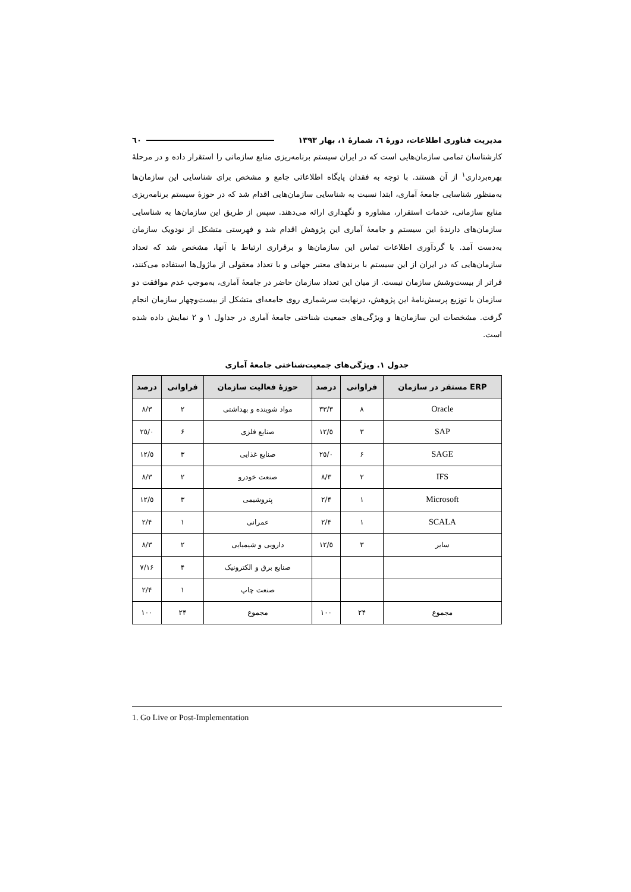مدیریت فناوری اطلاعات، دورهٔ ٦، شمارهٔ ١، بهار ١٣٩٣ ٦٠
کارشناسان تمامی سازمان‌هایی است که در ایران سیستم برنامه‌ریزی منابع سازمانی را استقرار داده و در مرحلهٔ بهره‌برداری<sup>١</sup> از آن هستند. با توجه به فقدان پایگاه اطلاعاتی جامع و مشخص برای شناسایی این سازمان‌ها به‌منظور شناسایی جامعهٔ آماری، ابتدا نسبت به شناسایی سازمان‌هایی اقدام شد که در حوزهٔ سیستم برنامه‌ریزی منابع سازمانی، خدمات استقرار، مشاوره و نگهداری ارائه می‌دهند. سپس از طریق این سازمان‌ها به شناسایی سازمان‌های دارندهٔ این سیستم و جامعهٔ آماری این پژوهش اقدام شد و فهرستی متشکل از نودویک سازمان به‌دست آمد. با گردآوری اطلاعات تماس این سازمان‌ها و برقراری ارتباط با آنها، مشخص شد که تعداد سازمان‌هایی که در ایران از این سیستم با برندهای معتبر جهانی و با تعداد معقولی از ماژول‌ها استفاده می‌کنند، فراتر از بیست‌وشش سازمان نیست. از میان این تعداد سازمان حاضر در جامعهٔ آماری، به‌موجب عدم موافقت دو سازمان با توزیع پرسش‌نامهٔ این پژوهش، درنهایت سرشماری روی جامعه‌ای متشکل از بیست‌وچهار سازمان انجام گرفت. مشخصات این سازمان‌ها و ویژگی‌های جمعیت شناختی جامعهٔ آماری در جداول ١ و ٢ نمایش داده شده است.
جدول ١. ویژگی‌های جمعیت‌شناختی جامعهٔ آماری
| ERP مستقر در سازمان | فراوانی | درصد | حوزهٔ فعالیت سازمان | فراوانی | درصد |
| --- | --- | --- | --- | --- | --- |
| Oracle | ٨ | ٣٣/٣ | مواد شوینده و بهداشتی | ٢ | ٨/٣ |
| SAP | ٣ | ١٢/٥ | صنایع فلزی | ۶ | ٢٥/٠ |
| SAGE | ۶ | ٢٥/٠ | صنایع غذایی | ٣ | ١٢/٥ |
| IFS | ٢ | ٨/٣ | صنعت خودرو | ٢ | ٨/٣ |
| Microsoft | ١ | ۴/٢ | پتروشیمی | ٣ | ١٢/٥ |
| SCALA | ١ | ۴/٢ | عمرانی | ١ | ۴/٢ |
| سایر | ٣ | ١٢/٥ | دارویی و شیمیایی | ٢ | ٨/٣ |
| | | | صنایع برق و الکترونیک | ۴ | ١۶/٧ |
| | | | صنعت چاپ | ١ | ۴/٢ |
| مجموع | ٢۴ | ١٠٠ | مجموع | ٢۴ | ١٠٠ |
1. Go Live or Post-Implementation